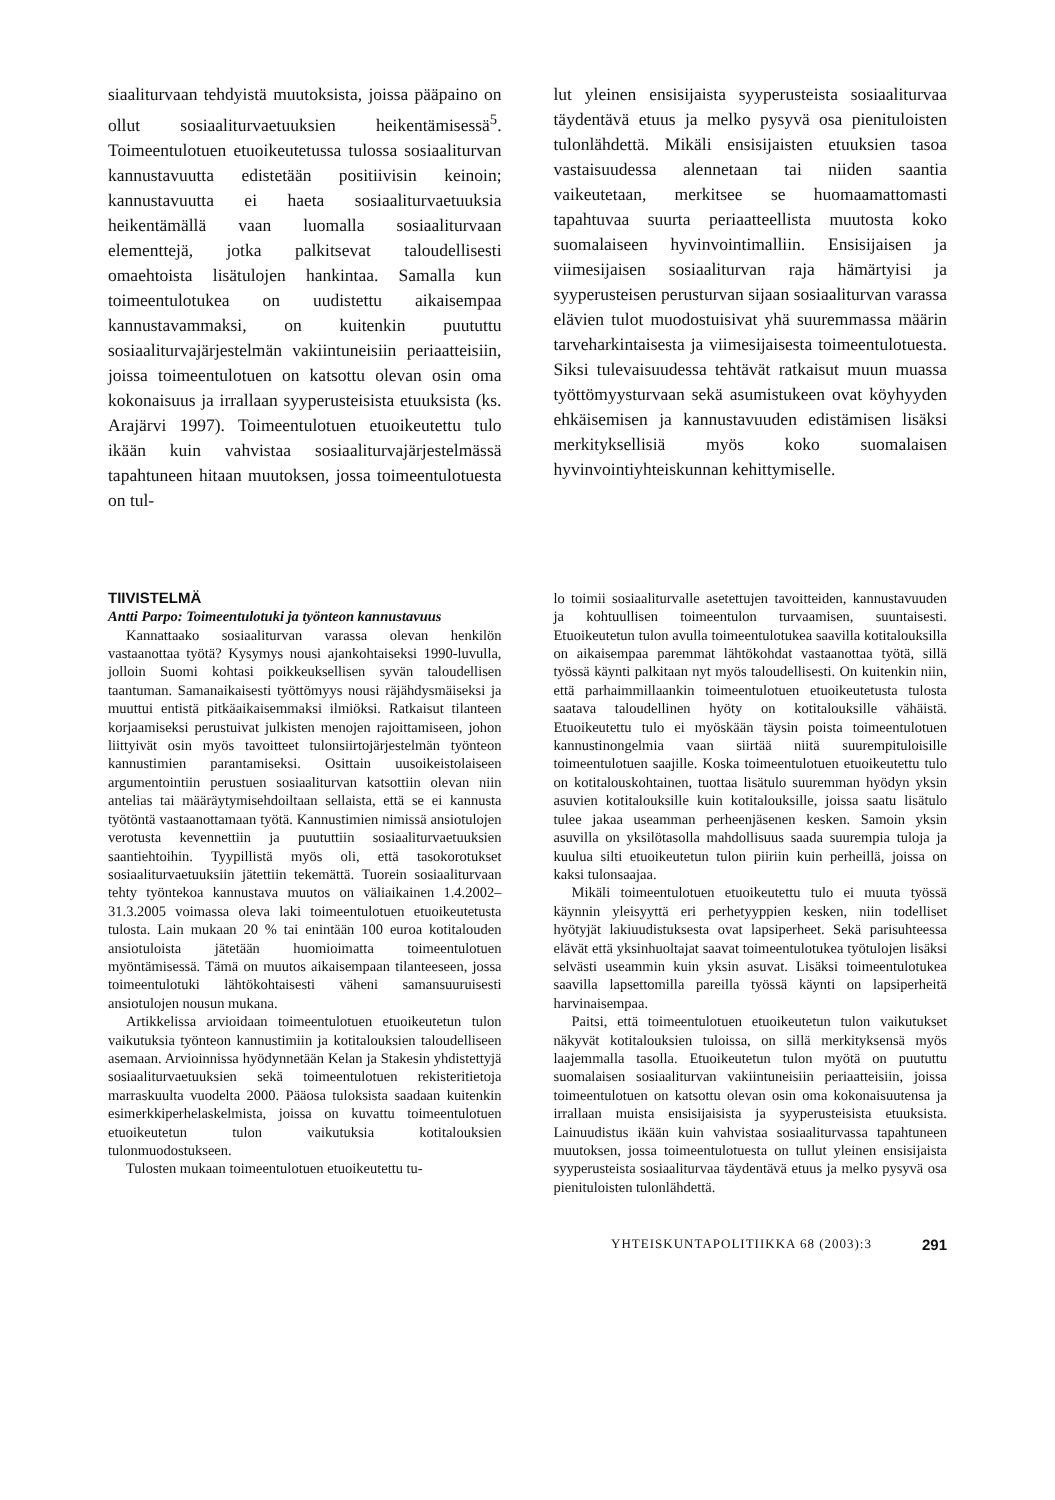siaaliturvaan tehdyistä muutoksista, joissa pääpaino on ollut sosiaaliturvaetuuksien heikentämisessä<sup>5</sup>. Toimeentulotuen etuoikeutetussa tulossa sosiaaliturvan kannustavuutta edistetään positiivisin keinoin; kannustavuutta ei haeta sosiaaliturvaetuuksia heikentämällä vaan luomalla sosiaaliturvaan elementtejä, jotka palkitsevat taloudellisesti omaehtoista lisätulojen hankintaa. Samalla kun toimeentulotukea on uudistettu aikaisempaa kannustavammaksi, on kuitenkin puututtu sosiaaliturvajärjestelmän vakiintuneisiin periaatteisiin, joissa toimeentulotuen on katsottu olevan osin oma kokonaisuus ja irrallaan syyperusteisista etuuksista (ks. Arajärvi 1997). Toimeentulotuen etuoikeutettu tulo ikään kuin vahvistaa sosiaaliturvajärjestelmässä tapahtuneen hitaan muutoksen, jossa toimeentulotuesta on tul-
lut yleinen ensisijaista syyperusteista sosiaaliturvaa täydentävä etuus ja melko pysyvä osa pienituloisten tulonlähdettä. Mikäli ensisijaisten etuuksien tasoa vastaisuudessa alennetaan tai niiden saantia vaikeutetaan, merkitsee se huomaamattomasti tapahtuvaa suurta periaatteellista muutosta koko suomalaiseen hyvinvointimalliin. Ensisijaisen ja viimesijaisen sosiaaliturvan raja hämärtyisi ja syyperusteisen perusturvan sijaan sosiaaliturvan varassa elävien tulot muodostuisivat yhä suuremmassa määrin tarveharkintaisesta ja viimesijaisesta toimeentulotuesta. Siksi tulevaisuudessa tehtävät ratkaisut muun muassa työttömyysturvaan sekä asumistukeen ovat köyhyyden ehkäisemisen ja kannustavuuden edistämisen lisäksi merkityksellisiä myös koko suomalaisen hyvinvointiyhteiskunnan kehittymiselle.
TIIVISTELMÄ
Antti Parpo: Toimeentulotuki ja työnteon kannustavuus
Kannattaako sosiaaliturvan varassa olevan henkilön vastaanottaa työtä? Kysymys nousi ajankohtaiseksi 1990-luvulla, jolloin Suomi kohtasi poikkeuksellisen syvän taloudellisen taantuman. Samanaikaisesti työttömyys nousi räjähdysmäiseksi ja muuttui entistä pitkäaikaisemmaksi ilmiöksi. Ratkaisut tilanteen korjaamiseksi perustuivat julkisten menojen rajoittamiseen, johon liittyivät osin myös tavoitteet tulonsiirtojärjestelmän työnteon kannustimien parantamiseksi. Osittain uusoikeistolaiseen argumentointiin perustuen sosiaaliturvan katsottiin olevan niin antelias tai määräytymisehdoiltaan sellaista, että se ei kannusta työtöntä vastaanottamaan työtä. Kannustimien nimissä ansiotulojen verotusta kevennettiin ja puututtiin sosiaaliturvaetuuksien saantiehtoihin. Tyypillistä myös oli, että tasokorotukset sosiaaliturvaetuuksiin jätettiin tekemättä. Tuorein sosiaaliturvaan tehty työntekoa kannustava muutos on väliaikainen 1.4.2002–31.3.2005 voimassa oleva laki toimeentulotuen etuoikeutetusta tulosta. Lain mukaan 20 % tai enintään 100 euroa kotitalouden ansiotuloista jätetään huomioimatta toimeentulotuen myöntämisessä. Tämä on muutos aikaisempaan tilanteeseen, jossa toimeentulotuki lähtökohtaisesti väheni samansuuruisesti ansiotulojen nousun mukana.
Artikkelissa arvioidaan toimeentulotuen etuoikeutetun tulon vaikutuksia työnteon kannustimiin ja kotitalouksien taloudelliseen asemaan. Arvioinnissa hyödynnetään Kelan ja Stakesin yhdistettyjä sosiaaliturvaetuuksien sekä toimeentulotuen rekisteritietoja marraskuulta vuodelta 2000. Pääosa tuloksista saadaan kuitenkin esimerkkiperhelaskelmista, joissa on kuvattu toimeentulotuen etuoikeutetun tulon vaikutuksia kotitalouksien tulonmuodostukseen.
Tulosten mukaan toimeentulotuen etuoikeutettu tu-
lo toimii sosiaaliturvalle asetettujen tavoitteiden, kannustavuuden ja kohtuullisen toimeentulon turvaamisen, suuntaisesti. Etuoikeutetun tulon avulla toimeentulotukea saavilla kotitalouksilla on aikaisempaa paremmat lähtökohdat vastaanottaa työtä, sillä työssä käynti palkitaan nyt myös taloudellisesti. On kuitenkin niin, että parhaimmillaankin toimeentulotuen etuoikeutetusta tulosta saatava taloudellinen hyöty on kotitalouksille vähäistä. Etuoikeutettu tulo ei myöskään täysin poista toimeentulotuen kannustinongelmia vaan siirtää niitä suurempituloisille toimeentulotuen saajille. Koska toimeentulotuen etuoikeutettu tulo on kotitalouskohtainen, tuottaa lisätulo suuremman hyödyn yksin asuvien kotitalouksille kuin kotitalouksille, joissa saatu lisätulo tulee jakaa useamman perheenjäsenen kesken. Samoin yksin asuvilla on yksilötasolla mahdollisuus saada suurempia tuloja ja kuulua silti etuoikeutetun tulon piiriin kuin perheillä, joissa on kaksi tulonsaajaa.
Mikäli toimeentulotuen etuoikeutettu tulo ei muuta työssä käynnin yleisyyttä eri perhetyyppien kesken, niin todelliset hyötyjät lakiuudistuksesta ovat lapsiperheet. Sekä parisuhteessa elävät että yksinhuoltajat saavat toimeentulotukea työtulojen lisäksi selvästi useammin kuin yksin asuvat. Lisäksi toimeentulotukea saavilla lapsettomilla pareilla työssä käynti on lapsiperheitä harvinaisempaa.
Paitsi, että toimeentulotuen etuoikeutetun tulon vaikutukset näkyvät kotitalouksien tuloissa, on sillä merkityksensä myös laajemmalla tasolla. Etuoikeutetun tulon myötä on puututtu suomalaisen sosiaaliturvan vakiintuneisiin periaatteisiin, joissa toimeentulotuen on katsottu olevan osin oma kokonaisuutensa ja irrallaan muista ensisijaisista ja syyperusteisista etuuksista. Lainuudistus ikään kuin vahvistaa sosiaaliturvassa tapahtuneen muutoksen, jossa toimeentulotuesta on tullut yleinen ensisijaista syyperusteista sosiaaliturvaa täydentävä etuus ja melko pysyvä osa pienituloisten tulonlähdettä.
YHTEISKUNTAPOLITIIKKA 68 (2003):3 291